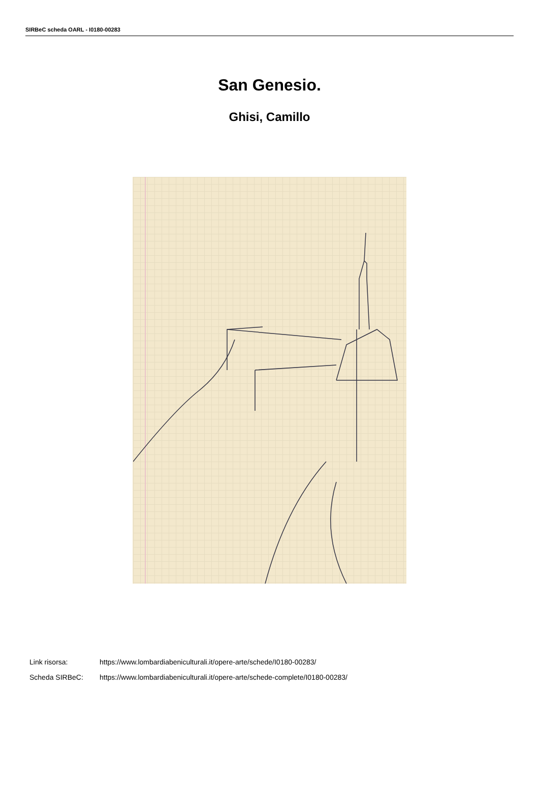SIRBeC scheda OARL - I0180-00283
San Genesio.
Ghisi, Camillo
Link risorsa: https://www.lombardiabeniculturali.it/opere-arte/schede/I0180-00283/
Scheda SIRBeC: https://www.lombardiabeniculturali.it/opere-arte/schede-complete/I0180-00283/